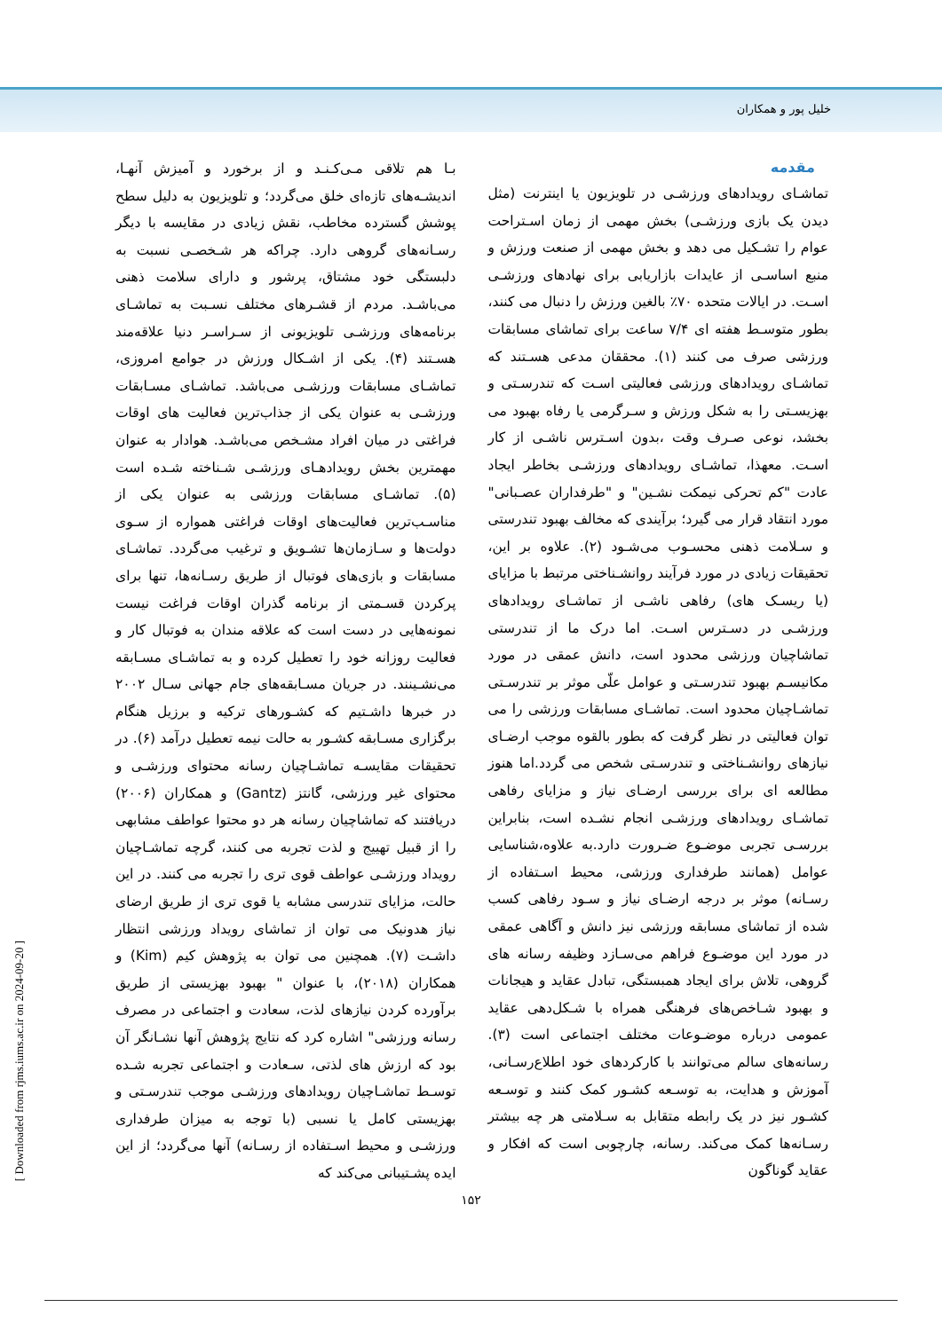خلیل پور و همکاران
مقدمه
تماشـای رویدادهای ورزشـی در تلویزیون یا اینترنت (مثل دیدن یک بازی ورزشـی) بخش مهمی از زمان اسـتراحت عوام را تشـکیل می دهد و بخش مهمی از صنعت ورزش و منبع اساسـی از عایدات بازاریابی برای نهادهای ورزشـی اسـت. در ایالات متحده ۷۰٪ بالغین ورزش را دنبال می کنند، بطور متوسـط هفته ای ۷/۴ ساعت برای تماشای مسابقات ورزشی صرف می کنند (۱). محققان مدعی هسـتند که تماشـای رویدادهای ورزشی فعالیتی اسـت که تندرسـتی و بهزیسـتی را به شکل ورزش و سـرگرمی یا رفاه بهبود می بخشد، نوعی صـرف وقت ،بدون اسـترس ناشـی از کار اسـت. معهذا، تماشـای رویدادهای ورزشـی بخاطر ایجاد عادت "کم تحرکی نیمکت نشـین" و "طرفداران عصـبانی" مورد انتقاد قرار می گیرد؛ برآیندی که مخالف بهبود تندرستی و سـلامت ذهنی محسـوب می‌شـود (۲). علاوه بر این، تحقیقات زیادی در مورد فرآیند روانشـناختی مرتبط با مزایای (یا ریسـک های) رفاهی ناشـی از تماشـای رویدادهای ورزشـی در دسـترس اسـت. اما درک ما از تندرستی تماشاچیان ورزشی محدود است، دانش عمقی در مورد مکانیسـم بهبود تندرسـتی و عوامل علّی موثر بر تندرسـتی تماشـاچیان محدود است. تماشـای مسابقات ورزشی را می توان فعالیتی در نظر گرفت که بطور بالقوه موجب ارضـای نیازهای روانشـناختی و تندرسـتی شخص می گردد.اما هنوز مطالعه ای برای بررسی ارضـای نیاز و مزایای رفاهی تماشـای رویدادهای ورزشـی انجام نشـده است، بنابراین بررسـی تجربی موضـوع ضـرورت دارد.به علاوه،شناسایی عوامل (همانند طرفداری ورزشی، محیط اسـتفاده از رسـانه) موثر بر درجه ارضـای نیاز و سـود رفاهی کسب شده از تماشای مسابقه ورزشی نیز دانش و آگاهی عمقی در مورد این موضـوع فراهم می‌سـازد وظیفه رسانه های گروهی، تلاش برای ایجاد همبستگی، تبادل عقاید و هیجانات و بهبود شـاخص‌های فرهنگی همراه با شـکل‌دهی عقاید عمومی درباره موضـوعات مختلف اجتماعی است (۳). رسانه‌های سالم می‌توانند با کارکردهای خود اطلاع‌رسـانی، آموزش و هدایت، به توسـعه کشـور کمک کنند و توسـعه کشـور نیز در یک رابطه متقابل به سـلامتی هر چه بیشتر رسـانه‌ها کمک می‌کند. رسانه، چارچوبی است که افکار و عقاید گوناگون
بـا هم تلاقی مـی‌کـنـد و از برخورد و آمیزش آنهـا، اندیشـه‌های تازه‌ای خلق می‌گردد؛ و تلویزیون به دلیل سطح پوشش گسترده مخاطب، نقش زیادی در مقایسه با دیگر رسـانه‌های گروهی دارد. چراکه هر شـخصـی نسبت به دلبستگی خود مشتاق، پرشور و دارای سلامت ذهنی می‌باشـد. مردم از قشـرهای مختلف نسـبت به تماشـای برنامه‌های ورزشـی تلویزیونی از سـراسـر دنیا علاقه‌مند هسـتند (۴). یکی از اشـکال ورزش در جوامع امروزی، تماشـای مسابقات ورزشـی می‌باشد. تماشـای مسـابقات ورزشـی به عنوان یکی از جذاب‌ترین فعالیت های اوقات فراغتی در میان افراد مشـخص می‌باشـد. هوادار به عنوان مهمترین بخش رویدادهـای ورزشـی شـناخته شـده است (۵). تماشـای مسابقات ورزشی به عنوان یکی از مناسـب‌ترین فعالیت‌های اوقات فراغتی همواره از سـوی دولت‌ها و سـازمان‌ها تشـویق و ترغیب می‌گردد. تماشـای مسابقات و بازی‌های فوتبال از طریق رسـانه‌ها، تنها برای پرکردن قسـمتی از برنامه گذران اوقات فراغت نیست نمونه‌هایی در دست است که علاقه مندان به فوتبال کار و فعالیت روزانه خود را تعطیل کرده و به تماشـای مسـابقه می‌نشـینند. در جریان مسـابقه‌های جام جهانی سـال ۲۰۰۲ در خبرها داشـتیم که کشـورهای ترکیه و برزیل هنگام برگزاری مسـابقه کشـور به حالت نیمه تعطیل درآمد (۶). در تحقیقات مقایسـه تماشـاچیان رسانه محتوای ورزشـی و محتوای غیر ورزشی، گانتز (Gantz) و همکاران (۲۰۰۶) دریافتند که تماشاچیان رسانه هر دو محتوا عواطف مشابهی را از قبیل تهییج و لذت تجربه می کنند، گرچه تماشـاچیان رویداد ورزشـی عواطف قوی تری را تجربه می کنند. در این حالت، مزایای تندرسی مشابه یا قوی تری از طریق ارضای نیاز هدونیک می توان از تماشای رویداد ورزشی انتظار داشـت (۷). همچنین می توان به پژوهش کیم (Kim) و همکاران (۲۰۱۸)، با عنوان " بهبود بهزیستی از طریق برآورده کردن نیازهای لذت، سعادت و اجتماعی در مصرف رسانه ورزشی" اشاره کرد که نتایج پژوهش آنها نشـانگر آن بود که ارزش های لذتی، سـعادت و اجتماعی تجربه شـده توسـط تماشـاچیان رویدادهای ورزشـی موجب تندرسـتی و بهزیستی کامل یا نسبی (با توجه به میزان طرفداری ورزشـی و محیط اسـتفاده از رسـانه) آنها می‌گردد؛ از این ایده پشـتیبانی می‌کند که
۱۵۲
[ Downloaded from rjms.iums.ac.ir on 2024-09-20 ]